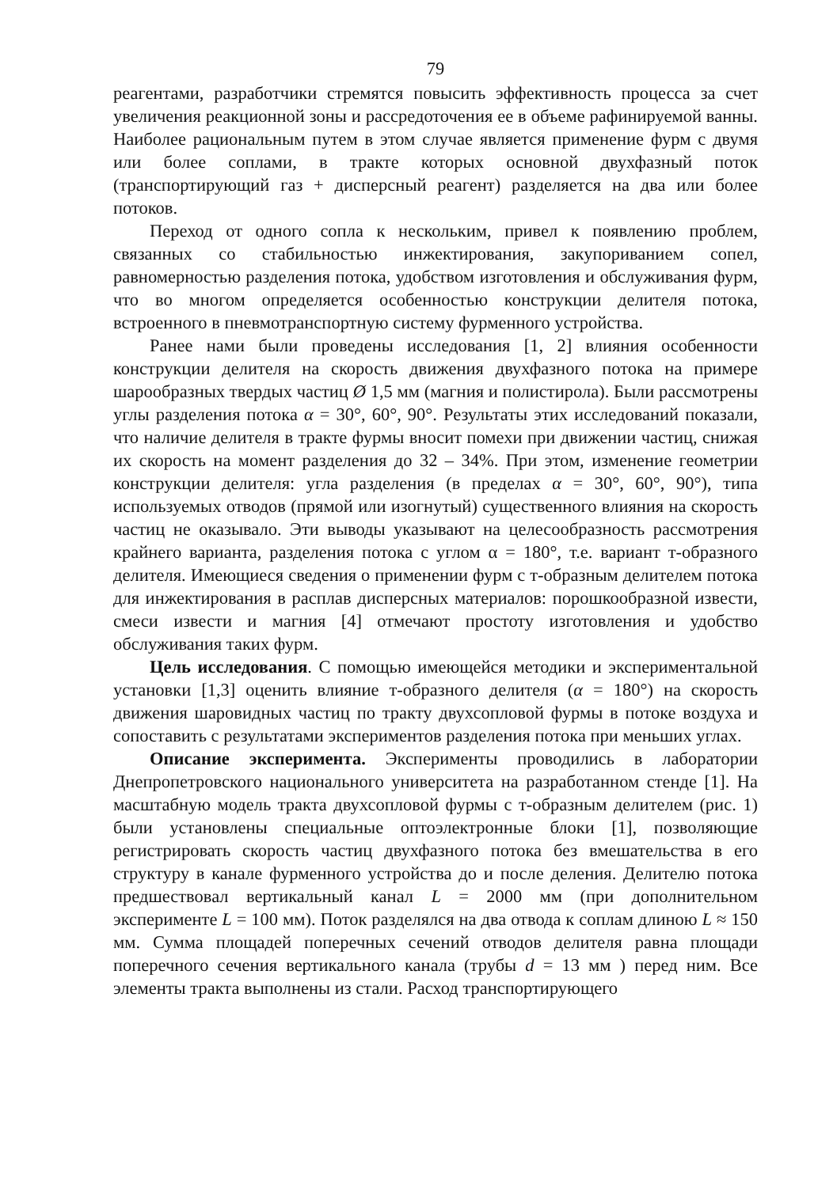79
реагентами, разработчики стремятся повысить эффективность процесса за счет увеличения реакционной зоны и рассредоточения ее в объеме рафинируемой ванны. Наиболее рациональным путем в этом случае является применение фурм с двумя или более соплами, в тракте которых основной двухфазный поток (транспортирующий газ + дисперсный реагент) разделяется на два или более потоков.
Переход от одного сопла к нескольким, привел к появлению проблем, связанных со стабильностью инжектирования, закупориванием сопел, равномерностью разделения потока, удобством изготовления и обслуживания фурм, что во многом определяется особенностью конструкции делителя потока, встроенного в пневмотранспортную систему фурменного устройства.
Ранее нами были проведены исследования [1, 2] влияния особенности конструкции делителя на скорость движения двухфазного потока на примере шарообразных твердых частиц Ø 1,5 мм (магния и полистирола). Были рассмотрены углы разделения потока α = 30°, 60°, 90°. Результаты этих исследований показали, что наличие делителя в тракте фурмы вносит помехи при движении частиц, снижая их скорость на момент разделения до 32 – 34%. При этом, изменение геометрии конструкции делителя: угла разделения (в пределах α = 30°, 60°, 90°), типа используемых отводов (прямой или изогнутый) существенного влияния на скорость частиц не оказывало. Эти выводы указывают на целесообразность рассмотрения крайнего варианта, разделения потока с углом α = 180°, т.е. вариант т-образного делителя. Имеющиеся сведения о применении фурм с т-образным делителем потока для инжектирования в расплав дисперсных материалов: порошкообразной извести, смеси извести и магния [4] отмечают простоту изготовления и удобство обслуживания таких фурм.
Цель исследования. С помощью имеющейся методики и экспериментальной установки [1,3] оценить влияние т-образного делителя (α = 180°) на скорость движения шаровидных частиц по тракту двухсопловой фурмы в потоке воздуха и сопоставить с результатами экспериментов разделения потока при меньших углах.
Описание эксперимента. Эксперименты проводились в лаборатории Днепропетровского национального университета на разработанном стенде [1]. На масштабную модель тракта двухсопловой фурмы с т-образным делителем (рис. 1) были установлены специальные оптоэлектронные блоки [1], позволяющие регистрировать скорость частиц двухфазного потока без вмешательства в его структуру в канале фурменного устройства до и после деления. Делителю потока предшествовал вертикальный канал L = 2000 мм (при дополнительном эксперименте L = 100 мм). Поток разделялся на два отвода к соплам длиною L ≈ 150 мм. Сумма площадей поперечных сечений отводов делителя равна площади поперечного сечения вертикального канала (трубы d = 13 мм ) перед ним. Все элементы тракта выполнены из стали. Расход транспортирующего